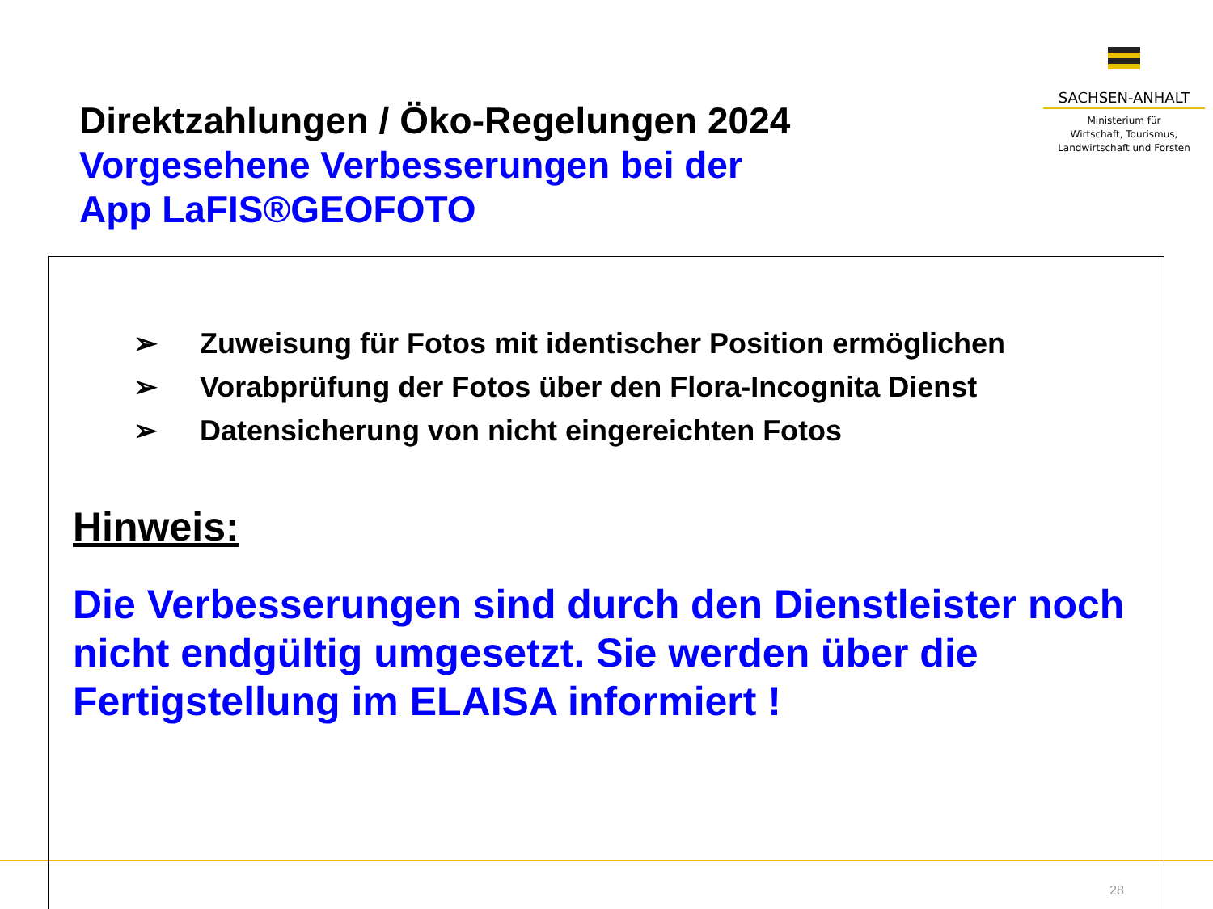SACHSEN-ANHALT
Ministerium für
Wirtschaft, Tourismus,
Landwirtschaft und Forsten
Direktzahlungen / Öko-Regelungen 2024
Vorgesehene Verbesserungen bei der
App LaFIS®GEOFOTO
➢ Zuweisung für Fotos mit identischer Position ermöglichen
➢ Vorabprüfung der Fotos über den Flora-Incognita Dienst
➢ Datensicherung von nicht eingereichten Fotos
Hinweis:
Die Verbesserungen sind durch den Dienstleister noch nicht endgültig umgesetzt. Sie werden über die Fertigstellung im ELAISA informiert !
28